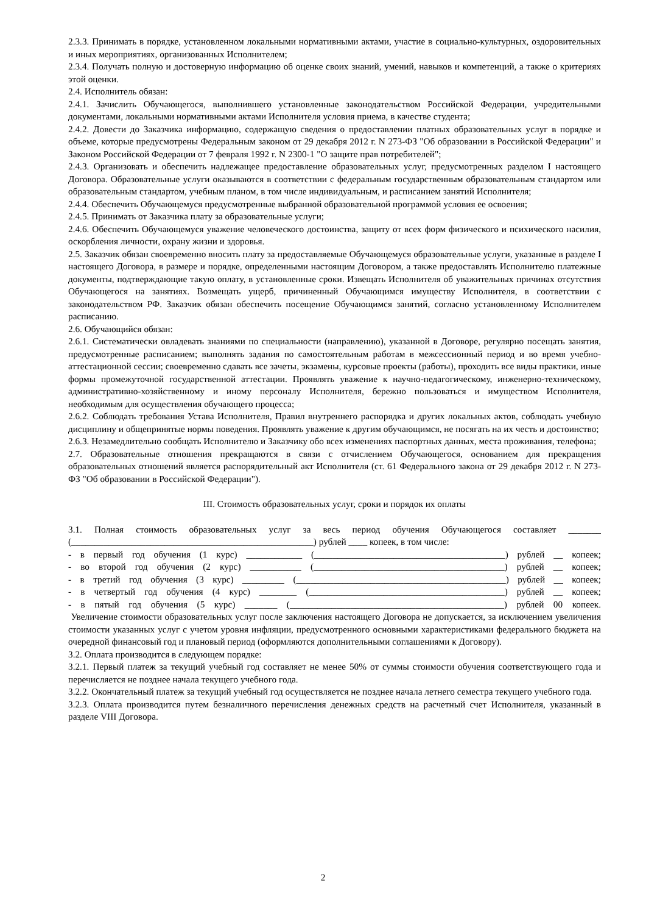2.3.3. Принимать в порядке, установленном локальными нормативными актами, участие в социально-культурных, оздоровительных и иных мероприятиях, организованных Исполнителем;
2.3.4. Получать полную и достоверную информацию об оценке своих знаний, умений, навыков и компетенций, а также о критериях этой оценки.
2.4. Исполнитель обязан:
2.4.1. Зачислить Обучающегося, выполнившего установленные законодательством Российской Федерации, учредительными документами, локальными нормативными актами Исполнителя условия приема, в качестве студента;
2.4.2. Довести до Заказчика информацию, содержащую сведения о предоставлении платных образовательных услуг в порядке и объеме, которые предусмотрены Федеральным законом от 29 декабря 2012 г. N 273-ФЗ "Об образовании в Российской Федерации" и Законом Российской Федерации от 7 февраля 1992 г. N 2300-1 "О защите прав потребителей";
2.4.3. Организовать и обеспечить надлежащее предоставление образовательных услуг, предусмотренных разделом I настоящего Договора. Образовательные услуги оказываются в соответствии с федеральным государственным образовательным стандартом или образовательным стандартом, учебным планом, в том числе индивидуальным, и расписанием занятий Исполнителя;
2.4.4. Обеспечить Обучающемуся предусмотренные выбранной образовательной программой условия ее освоения;
2.4.5. Принимать от Заказчика плату за образовательные услуги;
2.4.6. Обеспечить Обучающемуся уважение человеческого достоинства, защиту от всех форм физического и психического насилия, оскорбления личности, охрану жизни и здоровья.
2.5. Заказчик обязан своевременно вносить плату за предоставляемые Обучающемуся образовательные услуги, указанные в разделе I настоящего Договора, в размере и порядке, определенными настоящим Договором, а также предоставлять Исполнителю платежные документы, подтверждающие такую оплату, в установленные сроки. Извещать Исполнителя об уважительных причинах отсутствия Обучающегося на занятиях. Возмещать ущерб, причиненный Обучающимся имуществу Исполнителя, в соответствии с законодательством РФ. Заказчик обязан обеспечить посещение Обучающимся занятий, согласно установленному Исполнителем расписанию.
2.6. Обучающийся обязан:
2.6.1. Систематически овладевать знаниями по специальности (направлению), указанной в Договоре, регулярно посещать занятия, предусмотренные расписанием; выполнять задания по самостоятельным работам в межсессионный период и во время учебно-аттестационной сессии; своевременно сдавать все зачеты, экзамены, курсовые проекты (работы), проходить все виды практики, иные формы промежуточной государственной аттестации. Проявлять уважение к научно-педагогическому, инженерно-техническому, административно-хозяйственному и иному персоналу Исполнителя, бережно пользоваться и имуществом Исполнителя, необходимым для осуществления обучающего процесса;
2.6.2. Соблюдать требования Устава Исполнителя, Правил внутреннего распорядка и других локальных актов, соблюдать учебную дисциплину и общепринятые нормы поведения. Проявлять уважение к другим обучающимся, не посягать на их честь и достоинство;
2.6.3. Незамедлительно сообщать Исполнителю и Заказчику обо всех изменениях паспортных данных, места проживания, телефона;
2.7. Образовательные отношения прекращаются в связи с отчислением Обучающегося, основанием для прекращения образовательных отношений является распорядительный акт Исполнителя (ст. 61 Федерального закона от 29 декабря 2012 г. N 273-ФЗ "Об образовании в Российской Федерации").
III. Стоимость образовательных услуг, сроки и порядок их оплаты
3.1. Полная стоимость образовательных услуг за весь период обучения Обучающегося составляет _______ (____________________________________________________) рублей ____ копеек, в том числе:
- в первый год обучения (1 курс) ____________ (_________________________________________) рублей __ копеек;
- во второй год обучения (2 курс) ___________ (_________________________________________) рублей __ копеек;
- в третий год обучения (3 курс) _________ (_____________________________________________) рублей __ копеек;
- в четвертый год обучения (4 курс) ________ (__________________________________________) рублей __ копеек;
- в пятый год обучения (5 курс) _______ (______________________________________________) рублей 00 копеек.
Увеличение стоимости образовательных услуг после заключения настоящего Договора не допускается, за исключением увеличения стоимости указанных услуг с учетом уровня инфляции, предусмотренного основными характеристиками федерального бюджета на очередной финансовый год и плановый период (оформляются дополнительными соглашениями к Договору).
3.2. Оплата производится в следующем порядке:
3.2.1. Первый платеж за текущий учебный год составляет не менее 50% от суммы стоимости обучения соответствующего года и перечисляется не позднее начала текущего учебного года.
3.2.2. Окончательный платеж за текущий учебный год осуществляется не позднее начала летнего семестра текущего учебного года.
3.2.3. Оплата производится путем безналичного перечисления денежных средств на расчетный счет Исполнителя, указанный в разделе VIII Договора.
2